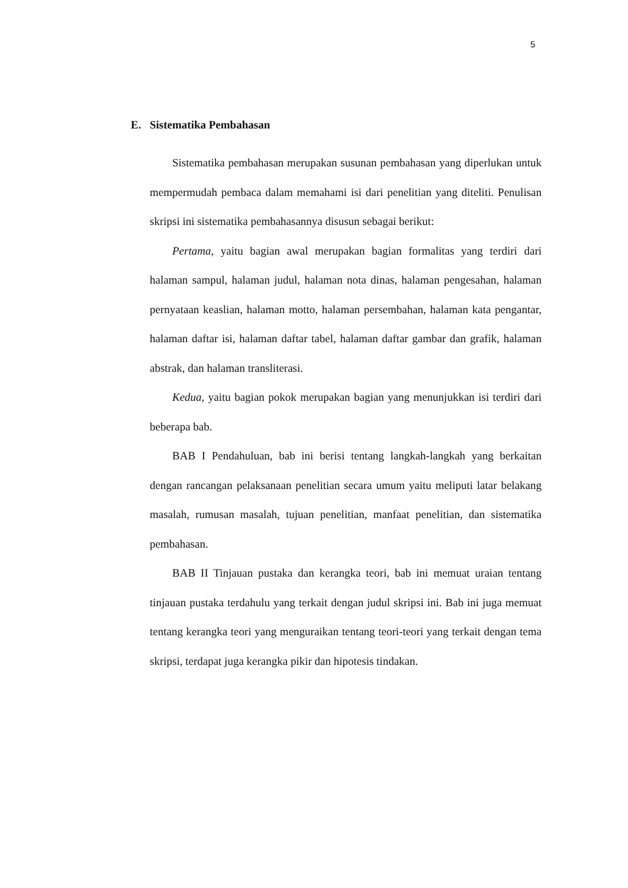5
E. Sistematika Pembahasan
Sistematika pembahasan merupakan susunan pembahasan yang diperlukan untuk mempermudah pembaca dalam memahami isi dari penelitian yang diteliti. Penulisan skripsi ini sistematika pembahasannya disusun sebagai berikut:
Pertama, yaitu bagian awal merupakan bagian formalitas yang terdiri dari halaman sampul, halaman judul, halaman nota dinas, halaman pengesahan, halaman pernyataan keaslian, halaman motto, halaman persembahan, halaman kata pengantar, halaman daftar isi, halaman daftar tabel, halaman daftar gambar dan grafik, halaman abstrak, dan halaman transliterasi.
Kedua, yaitu bagian pokok merupakan bagian yang menunjukkan isi terdiri dari beberapa bab.
BAB I Pendahuluan, bab ini berisi tentang langkah-langkah yang berkaitan dengan rancangan pelaksanaan penelitian secara umum yaitu meliputi latar belakang masalah, rumusan masalah, tujuan penelitian, manfaat penelitian, dan sistematika pembahasan.
BAB II Tinjauan pustaka dan kerangka teori, bab ini memuat uraian tentang tinjauan pustaka terdahulu yang terkait dengan judul skripsi ini. Bab ini juga memuat tentang kerangka teori yang menguraikan tentang teori-teori yang terkait dengan tema skripsi, terdapat juga kerangka pikir dan hipotesis tindakan.